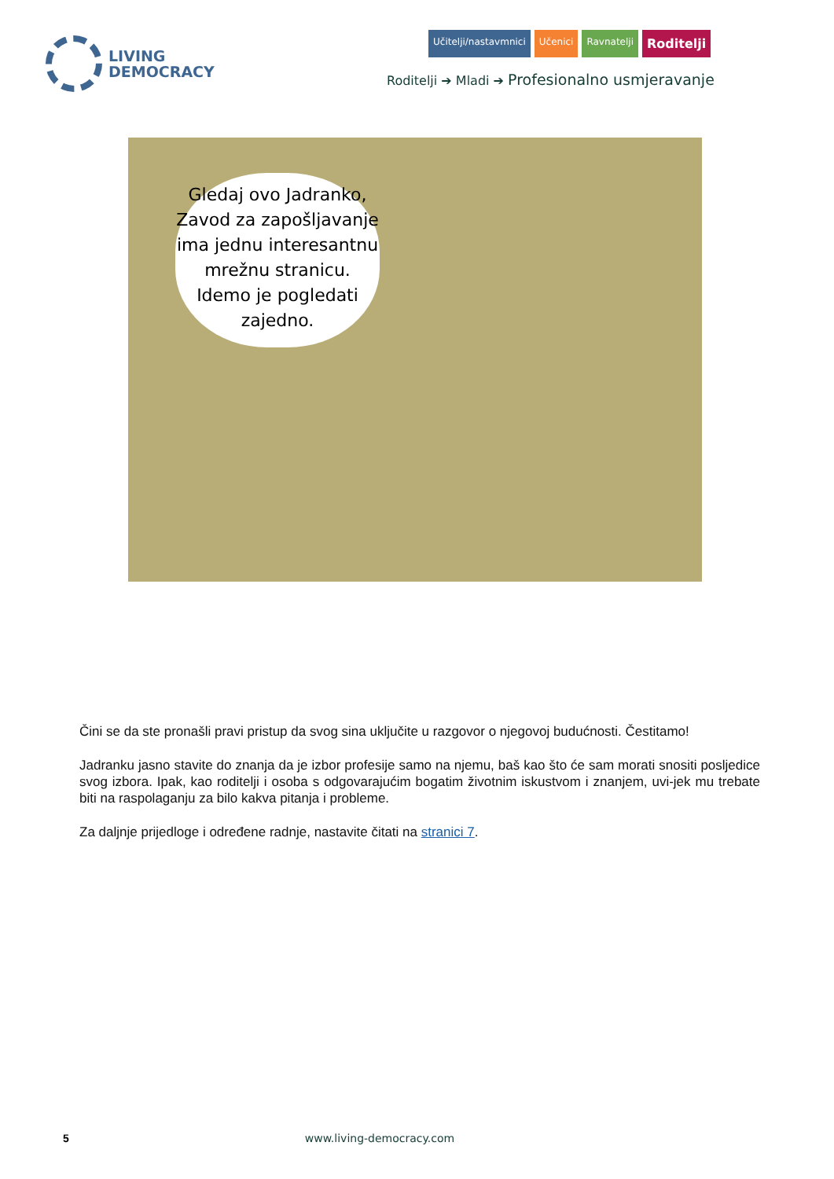LIVING
DEMOCRACY
Učitelji/nastavmnici Učenici Ravnatelji
Roditelji
Roditelji ➔ Mladi ➔ Profesionalno usmjeravanje
Gledaj ovo Jadranko, Zavod za zapošljavanje ima jednu interesantnu mrežnu stranicu. Idemo je pogledati zajedno.
Čini se da ste pronašli pravi pristup da svog sina uključite u razgovor o njegovoj budućnosti. Čestitamo!
Jadranku jasno stavite do znanja da je izbor profesije samo na njemu, baš kao što će sam morati snositi posljedice svog izbora. Ipak, kao roditelji i osoba s odgovarajućim bogatim životnim iskustvom i znanjem, uvi-jek mu trebate biti na raspolaganju za bilo kakva pitanja i probleme.
Za daljnje prijedloge i određene radnje, nastavite čitati na stranici 7.
5 www.living-democracy.com